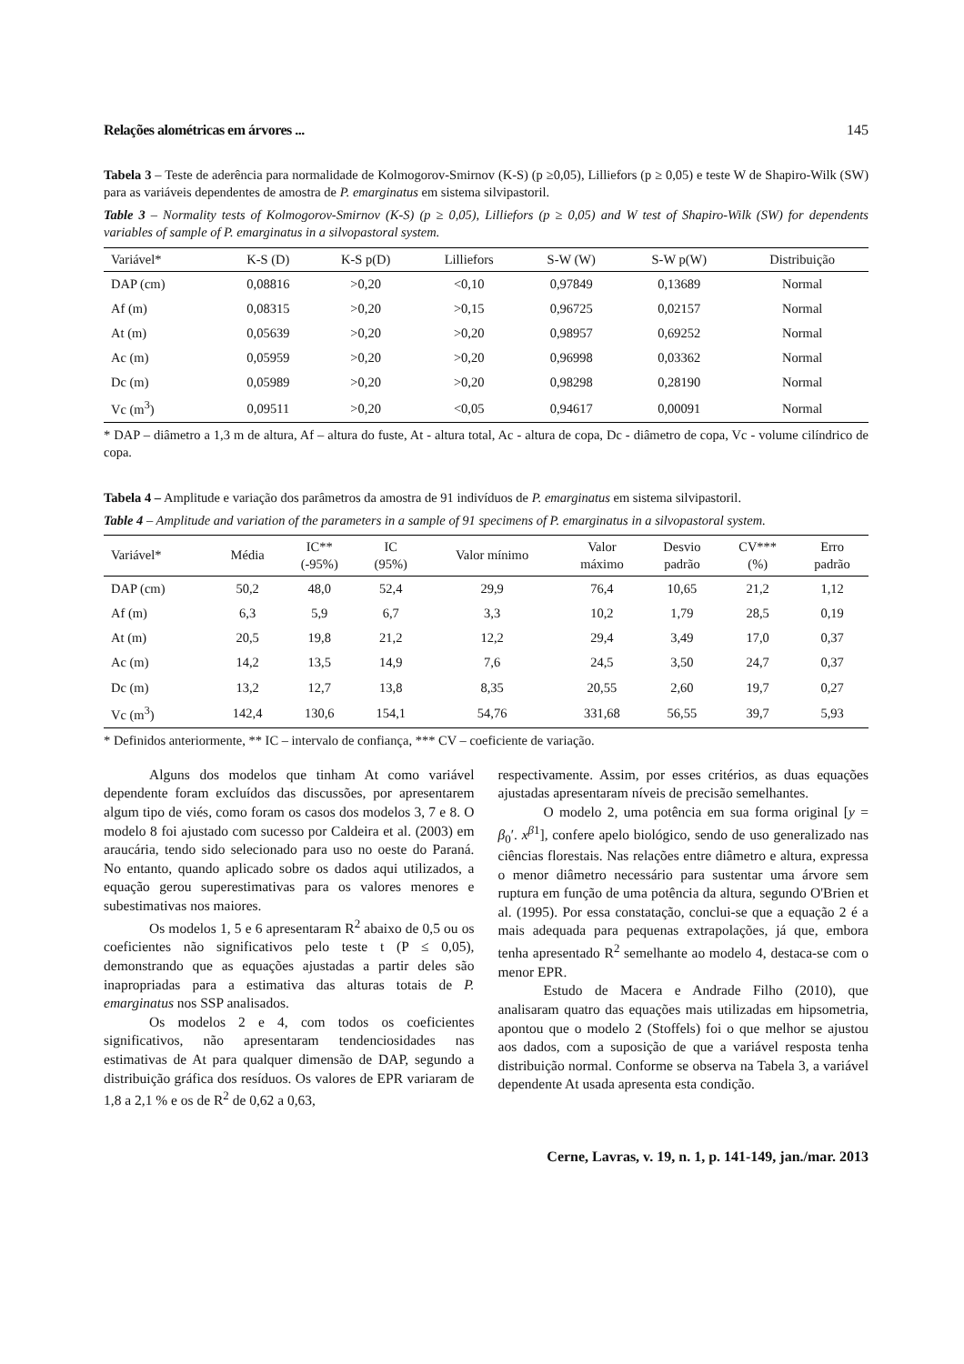Relações alométricas em árvores ... 145
Tabela 3 – Teste de aderência para normalidade de Kolmogorov-Smirnov (K-S) (p ≥0,05), Lilliefors (p ≥ 0,05) e teste W de Shapiro-Wilk (SW) para as variáveis dependentes de amostra de P. emarginatus em sistema silvipastoril.
Table 3 – Normality tests of Kolmogorov-Smirnov (K-S) (p ≥ 0,05), Lilliefors (p ≥ 0,05) and W test of Shapiro-Wilk (SW) for dependents variables of sample of P. emarginatus in a silvopastoral system.
| Variável* | K-S (D) | K-S p(D) | Lilliefors | S-W (W) | S-W p(W) | Distribuição |
| --- | --- | --- | --- | --- | --- | --- |
| DAP (cm) | 0,08816 | >0,20 | <0,10 | 0,97849 | 0,13689 | Normal |
| Af (m) | 0,08315 | >0,20 | >0,15 | 0,96725 | 0,02157 | Normal |
| At (m) | 0,05639 | >0,20 | >0,20 | 0,98957 | 0,69252 | Normal |
| Ac (m) | 0,05959 | >0,20 | >0,20 | 0,96998 | 0,03362 | Normal |
| Dc (m) | 0,05989 | >0,20 | >0,20 | 0,98298 | 0,28190 | Normal |
| Vc (m<sup>3</sup>) | 0,09511 | >0,20 | <0,05 | 0,94617 | 0,00091 | Normal |
* DAP – diâmetro a 1,3 m de altura, Af – altura do fuste, At - altura total, Ac - altura de copa, Dc - diâmetro de copa, Vc - volume cilíndrico de copa.
Tabela 4 – Amplitude e variação dos parâmetros da amostra de 91 indivíduos de P. emarginatus em sistema silvipastoril.
Table 4 – Amplitude and variation of the parameters in a sample of 91 specimens of P. emarginatus in a silvopastoral system.
| Variável* | Média | IC** (-95%) | IC (95%) | Valor mínimo | Valor máximo | Desvio padrão | CV*** (%) | Erro padrão |
| --- | --- | --- | --- | --- | --- | --- | --- | --- |
| DAP (cm) | 50,2 | 48,0 | 52,4 | 29,9 | 76,4 | 10,65 | 21,2 | 1,12 |
| Af (m) | 6,3 | 5,9 | 6,7 | 3,3 | 10,2 | 1,79 | 28,5 | 0,19 |
| At (m) | 20,5 | 19,8 | 21,2 | 12,2 | 29,4 | 3,49 | 17,0 | 0,37 |
| Ac (m) | 14,2 | 13,5 | 14,9 | 7,6 | 24,5 | 3,50 | 24,7 | 0,37 |
| Dc (m) | 13,2 | 12,7 | 13,8 | 8,35 | 20,55 | 2,60 | 19,7 | 0,27 |
| Vc (m<sup>3</sup>) | 142,4 | 130,6 | 154,1 | 54,76 | 331,68 | 56,55 | 39,7 | 5,93 |
* Definidos anteriormente, ** IC – intervalo de confiança, *** CV – coeficiente de variação.
Alguns dos modelos que tinham At como variável dependente foram excluídos das discussões, por apresentarem algum tipo de viés, como foram os casos dos modelos 3, 7 e 8. O modelo 8 foi ajustado com sucesso por Caldeira et al. (2003) em araucária, tendo sido selecionado para uso no oeste do Paraná. No entanto, quando aplicado sobre os dados aqui utilizados, a equação gerou superestimativas para os valores menores e subestimativas nos maiores.
Os modelos 1, 5 e 6 apresentaram R<sup>2</sup> abaixo de 0,5 ou os coeficientes não significativos pelo teste t (P ≤ 0,05), demonstrando que as equações ajustadas a partir deles são inapropriadas para a estimativa das alturas totais de P. emarginatus nos SSP analisados.
Os modelos 2 e 4, com todos os coeficientes significativos, não apresentaram tendenciosidades nas estimativas de At para qualquer dimensão de DAP, segundo a distribuição gráfica dos resíduos. Os valores de EPR variaram de 1,8 a 2,1 % e os de R<sup>2</sup> de 0,62 a 0,63,
respectivamente. Assim, por esses critérios, as duas equações ajustadas apresentaram níveis de precisão semelhantes.
O modelo 2, uma potência em sua forma original [y = β<sub>0</sub>′. x<sup>β1</sup>], confere apelo biológico, sendo de uso generalizado nas ciências florestais. Nas relações entre diâmetro e altura, expressa o menor diâmetro necessário para sustentar uma árvore sem ruptura em função de uma potência da altura, segundo O'Brien et al. (1995). Por essa constatação, conclui-se que a equação 2 é a mais adequada para pequenas extrapolações, já que, embora tenha apresentado R<sup>2</sup> semelhante ao modelo 4, destaca-se com o menor EPR.
Estudo de Macera e Andrade Filho (2010), que analisaram quatro das equações mais utilizadas em hipsometria, apontou que o modelo 2 (Stoffels) foi o que melhor se ajustou aos dados, com a suposição de que a variável resposta tenha distribuição normal. Conforme se observa na Tabela 3, a variável dependente At usada apresenta esta condição.
Cerne, Lavras, v. 19, n. 1, p. 141-149, jan./mar. 2013